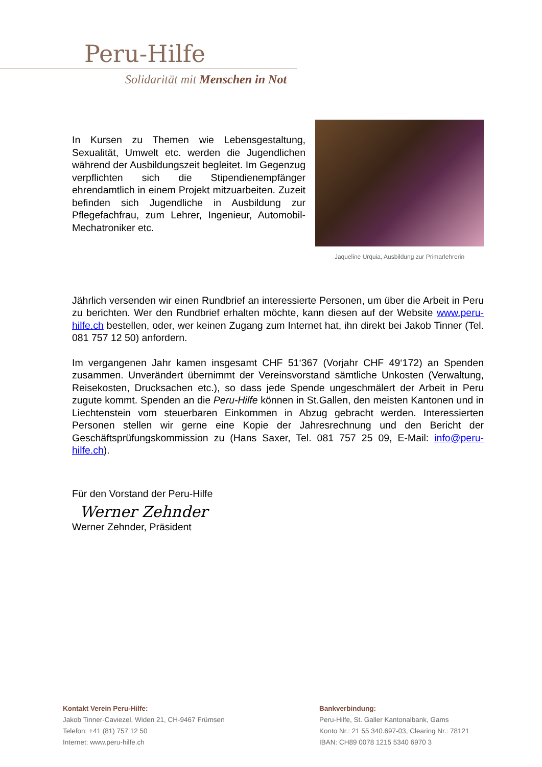Peru-Hilfe
Solidarität mit Menschen in Not
In Kursen zu Themen wie Lebensgestaltung, Sexualität, Umwelt etc. werden die Jugendlichen während der Ausbildungszeit begleitet. Im Gegenzug verpflichten sich die Stipendienempfänger ehrendamtlich in einem Projekt mitzuarbeiten. Zuzeit befinden sich Jugendliche in Ausbildung zur Pflegefachfrau, zum Lehrer, Ingenieur, Automobil-Mechatroniker etc.
Jaqueline Urquia, Ausbildung zur Primarlehrerin
Jährlich versenden wir einen Rundbrief an interessierte Personen, um über die Arbeit in Peru zu berichten. Wer den Rundbrief erhalten möchte, kann diesen auf der Website www.peru-hilfe.ch bestellen, oder, wer keinen Zugang zum Internet hat, ihn direkt bei Jakob Tinner (Tel. 081 757 12 50) anfordern.
Im vergangenen Jahr kamen insgesamt CHF 51‘367 (Vorjahr CHF 49‘172) an Spenden zusammen. Unverändert übernimmt der Vereinsvorstand sämtliche Unkosten (Verwaltung, Reisekosten, Drucksachen etc.), so dass jede Spende ungeschmälert der Arbeit in Peru zugute kommt. Spenden an die Peru-Hilfe können in St.Gallen, den meisten Kantonen und in Liechtenstein vom steuerbaren Einkommen in Abzug gebracht werden. Interessierten Personen stellen wir gerne eine Kopie der Jahresrechnung und den Bericht der Geschäftsprüfungskommission zu (Hans Saxer, Tel. 081 757 25 09, E-Mail: info@peru-hilfe.ch).
Für den Vorstand der Peru-Hilfe
Werner Zehnder
Werner Zehnder, Präsident
Kontakt Verein Peru-Hilfe:
Jakob Tinner-Caviezel, Widen 21, CH-9467 Frümsen
Telefon: +41 (81) 757 12 50
Internet: www.peru-hilfe.ch
Bankverbindung:
Peru-Hilfe, St. Galler Kantonalbank, Gams
Konto Nr.: 21 55 340.697-03, Clearing Nr.: 78121
IBAN: CH89 0078 1215 5340 6970 3